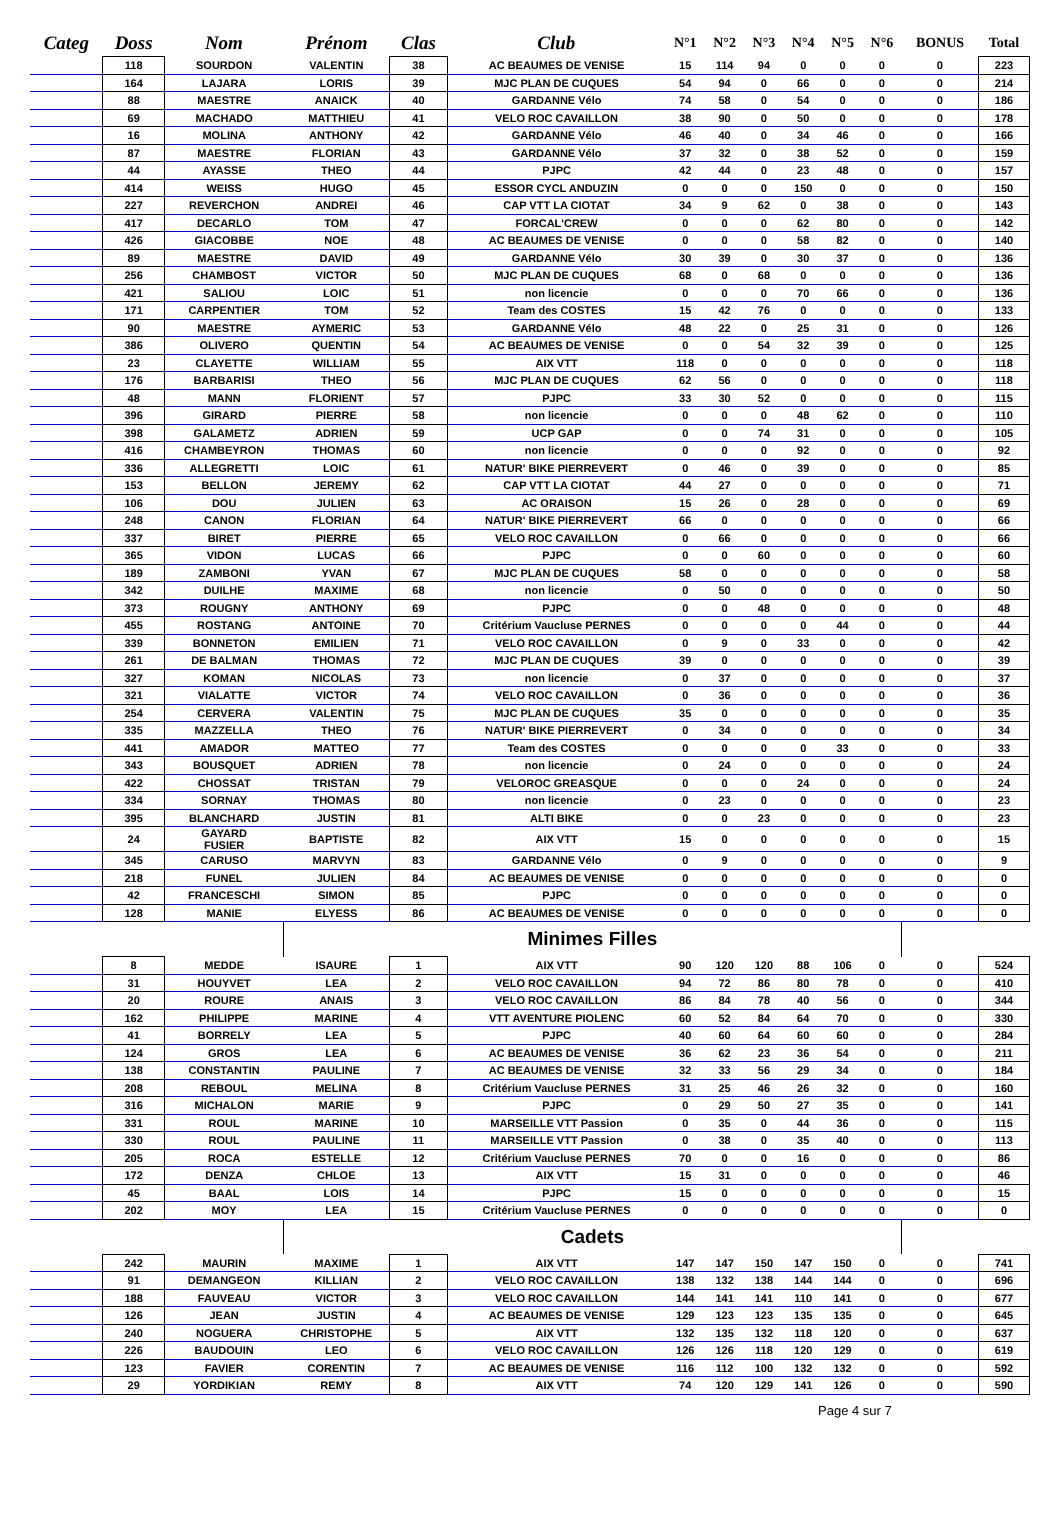| Categ | Doss | Nom | Prénom | Clas | Club | N°1 | N°2 | N°3 | N°4 | N°5 | N°6 | BONUS | Total |
| --- | --- | --- | --- | --- | --- | --- | --- | --- | --- | --- | --- | --- | --- |
| | 118 | SOURDON | VALENTIN | 38 | AC BEAUMES DE VENISE | 15 | 114 | 94 | 0 | 0 | 0 | 0 | 223 |
| | 164 | LAJARA | LORIS | 39 | MJC PLAN DE CUQUES | 54 | 94 | 0 | 66 | 0 | 0 | 0 | 214 |
| | 88 | MAESTRE | ANAICK | 40 | GARDANNE Vélo | 74 | 58 | 0 | 54 | 0 | 0 | 0 | 186 |
| | 69 | MACHADO | MATTHIEU | 41 | VELO ROC CAVAILLON | 38 | 90 | 0 | 50 | 0 | 0 | 0 | 178 |
| | 16 | MOLINA | ANTHONY | 42 | GARDANNE Vélo | 46 | 40 | 0 | 34 | 46 | 0 | 0 | 166 |
| | 87 | MAESTRE | FLORIAN | 43 | GARDANNE Vélo | 37 | 32 | 0 | 38 | 52 | 0 | 0 | 159 |
| | 44 | AYASSE | THEO | 44 | PJPC | 42 | 44 | 0 | 23 | 48 | 0 | 0 | 157 |
| | 414 | WEISS | HUGO | 45 | ESSOR CYCL ANDUZIN | 0 | 0 | 0 | 150 | 0 | 0 | 0 | 150 |
| | 227 | REVERCHON | ANDREI | 46 | CAP VTT LA CIOTAT | 34 | 9 | 62 | 0 | 38 | 0 | 0 | 143 |
| | 417 | DECARLO | TOM | 47 | FORCAL'CREW | 0 | 0 | 0 | 62 | 80 | 0 | 0 | 142 |
| | 426 | GIACOBBE | NOE | 48 | AC BEAUMES DE VENISE | 0 | 0 | 0 | 58 | 82 | 0 | 0 | 140 |
| | 89 | MAESTRE | DAVID | 49 | GARDANNE Vélo | 30 | 39 | 0 | 30 | 37 | 0 | 0 | 136 |
| | 256 | CHAMBOST | VICTOR | 50 | MJC PLAN DE CUQUES | 68 | 0 | 68 | 0 | 0 | 0 | 0 | 136 |
| | 421 | SALIOU | LOIC | 51 | non licencie | 0 | 0 | 0 | 70 | 66 | 0 | 0 | 136 |
| | 171 | CARPENTIER | TOM | 52 | Team des COSTES | 15 | 42 | 76 | 0 | 0 | 0 | 0 | 133 |
| | 90 | MAESTRE | AYMERIC | 53 | GARDANNE Vélo | 48 | 22 | 0 | 25 | 31 | 0 | 0 | 126 |
| | 386 | OLIVERO | QUENTIN | 54 | AC BEAUMES DE VENISE | 0 | 0 | 54 | 32 | 39 | 0 | 0 | 125 |
| | 23 | CLAYETTE | WILLIAM | 55 | AIX VTT | 118 | 0 | 0 | 0 | 0 | 0 | 0 | 118 |
| | 176 | BARBARISI | THEO | 56 | MJC PLAN DE CUQUES | 62 | 56 | 0 | 0 | 0 | 0 | 0 | 118 |
| | 48 | MANN | FLORIENT | 57 | PJPC | 33 | 30 | 52 | 0 | 0 | 0 | 0 | 115 |
| | 396 | GIRARD | PIERRE | 58 | non licencie | 0 | 0 | 0 | 48 | 62 | 0 | 0 | 110 |
| | 398 | GALAMETZ | ADRIEN | 59 | UCP GAP | 0 | 0 | 74 | 31 | 0 | 0 | 0 | 105 |
| | 416 | CHAMBEYRON | THOMAS | 60 | non licencie | 0 | 0 | 0 | 92 | 0 | 0 | 0 | 92 |
| | 336 | ALLEGRETTI | LOIC | 61 | NATUR' BIKE PIERREVERT | 0 | 46 | 0 | 39 | 0 | 0 | 0 | 85 |
| | 153 | BELLON | JEREMY | 62 | CAP VTT LA CIOTAT | 44 | 27 | 0 | 0 | 0 | 0 | 0 | 71 |
| | 106 | DOU | JULIEN | 63 | AC ORAISON | 15 | 26 | 0 | 28 | 0 | 0 | 0 | 69 |
| | 248 | CANON | FLORIAN | 64 | NATUR' BIKE PIERREVERT | 66 | 0 | 0 | 0 | 0 | 0 | 0 | 66 |
| | 337 | BIRET | PIERRE | 65 | VELO ROC CAVAILLON | 0 | 66 | 0 | 0 | 0 | 0 | 0 | 66 |
| | 365 | VIDON | LUCAS | 66 | PJPC | 0 | 0 | 60 | 0 | 0 | 0 | 0 | 60 |
| | 189 | ZAMBONI | YVAN | 67 | MJC PLAN DE CUQUES | 58 | 0 | 0 | 0 | 0 | 0 | 0 | 58 |
| | 342 | DUILHE | MAXIME | 68 | non licencie | 0 | 50 | 0 | 0 | 0 | 0 | 0 | 50 |
| | 373 | ROUGNY | ANTHONY | 69 | PJPC | 0 | 0 | 48 | 0 | 0 | 0 | 0 | 48 |
| | 455 | ROSTANG | ANTOINE | 70 | Critérium Vaucluse PERNES | 0 | 0 | 0 | 0 | 44 | 0 | 0 | 44 |
| | 339 | BONNETON | EMILIEN | 71 | VELO ROC CAVAILLON | 0 | 9 | 0 | 33 | 0 | 0 | 0 | 42 |
| | 261 | DE BALMAN | THOMAS | 72 | MJC PLAN DE CUQUES | 39 | 0 | 0 | 0 | 0 | 0 | 0 | 39 |
| | 327 | KOMAN | NICOLAS | 73 | non licencie | 0 | 37 | 0 | 0 | 0 | 0 | 0 | 37 |
| | 321 | VIALATTE | VICTOR | 74 | VELO ROC CAVAILLON | 0 | 36 | 0 | 0 | 0 | 0 | 0 | 36 |
| | 254 | CERVERA | VALENTIN | 75 | MJC PLAN DE CUQUES | 35 | 0 | 0 | 0 | 0 | 0 | 0 | 35 |
| | 335 | MAZZELLA | THEO | 76 | NATUR' BIKE PIERREVERT | 0 | 34 | 0 | 0 | 0 | 0 | 0 | 34 |
| | 441 | AMADOR | MATTEO | 77 | Team des COSTES | 0 | 0 | 0 | 0 | 33 | 0 | 0 | 33 |
| | 343 | BOUSQUET | ADRIEN | 78 | non licencie | 0 | 24 | 0 | 0 | 0 | 0 | 0 | 24 |
| | 422 | CHOSSAT | TRISTAN | 79 | VELOROC GREASQUE | 0 | 0 | 0 | 24 | 0 | 0 | 0 | 24 |
| | 334 | SORNAY | THOMAS | 80 | non licencie | 0 | 23 | 0 | 0 | 0 | 0 | 0 | 23 |
| | 395 | BLANCHARD | JUSTIN | 81 | ALTI BIKE | 0 | 0 | 23 | 0 | 0 | 0 | 0 | 23 |
| | 24 | GAYARD FUSIER | BAPTISTE | 82 | AIX VTT | 15 | 0 | 0 | 0 | 0 | 0 | 0 | 15 |
| | 345 | CARUSO | MARVYN | 83 | GARDANNE Vélo | 0 | 9 | 0 | 0 | 0 | 0 | 0 | 9 |
| | 218 | FUNEL | JULIEN | 84 | AC BEAUMES DE VENISE | 0 | 0 | 0 | 0 | 0 | 0 | 0 | 0 |
| | 42 | FRANCESCHI | SIMON | 85 | PJPC | 0 | 0 | 0 | 0 | 0 | 0 | 0 | 0 |
| | 128 | MANIE | ELYESS | 86 | AC BEAUMES DE VENISE | 0 | 0 | 0 | 0 | 0 | 0 | 0 | 0 |
| | | | Minimes Filles | | | | | | | | | | |
| | 8 | MEDDE | ISAURE | 1 | AIX VTT | 90 | 120 | 120 | 88 | 106 | 0 | 0 | 524 |
| | 31 | HOUYVET | LEA | 2 | VELO ROC CAVAILLON | 94 | 72 | 86 | 80 | 78 | 0 | 0 | 410 |
| | 20 | ROURE | ANAIS | 3 | VELO ROC CAVAILLON | 86 | 84 | 78 | 40 | 56 | 0 | 0 | 344 |
| | 162 | PHILIPPE | MARINE | 4 | VTT AVENTURE PIOLENC | 60 | 52 | 84 | 64 | 70 | 0 | 0 | 330 |
| | 41 | BORRELY | LEA | 5 | PJPC | 40 | 60 | 64 | 60 | 60 | 0 | 0 | 284 |
| | 124 | GROS | LEA | 6 | AC BEAUMES DE VENISE | 36 | 62 | 23 | 36 | 54 | 0 | 0 | 211 |
| | 138 | CONSTANTIN | PAULINE | 7 | AC BEAUMES DE VENISE | 32 | 33 | 56 | 29 | 34 | 0 | 0 | 184 |
| | 208 | REBOUL | MELINA | 8 | Critérium Vaucluse PERNES | 31 | 25 | 46 | 26 | 32 | 0 | 0 | 160 |
| | 316 | MICHALON | MARIE | 9 | PJPC | 0 | 29 | 50 | 27 | 35 | 0 | 0 | 141 |
| | 331 | ROUL | MARINE | 10 | MARSEILLE VTT Passion | 0 | 35 | 0 | 44 | 36 | 0 | 0 | 115 |
| | 330 | ROUL | PAULINE | 11 | MARSEILLE VTT Passion | 0 | 38 | 0 | 35 | 40 | 0 | 0 | 113 |
| | 205 | ROCA | ESTELLE | 12 | Critérium Vaucluse PERNES | 70 | 0 | 0 | 16 | 0 | 0 | 0 | 86 |
| | 172 | DENZA | CHLOE | 13 | AIX VTT | 15 | 31 | 0 | 0 | 0 | 0 | 0 | 46 |
| | 45 | BAAL | LOIS | 14 | PJPC | 15 | 0 | 0 | 0 | 0 | 0 | 0 | 15 |
| | 202 | MOY | LEA | 15 | Critérium Vaucluse PERNES | 0 | 0 | 0 | 0 | 0 | 0 | 0 | 0 |
| | | | Cadets | | | | | | | | | | |
| | 242 | MAURIN | MAXIME | 1 | AIX VTT | 147 | 147 | 150 | 147 | 150 | 0 | 0 | 741 |
| | 91 | DEMANGEON | KILLIAN | 2 | VELO ROC CAVAILLON | 138 | 132 | 138 | 144 | 144 | 0 | 0 | 696 |
| | 188 | FAUVEAU | VICTOR | 3 | VELO ROC CAVAILLON | 144 | 141 | 141 | 110 | 141 | 0 | 0 | 677 |
| | 126 | JEAN | JUSTIN | 4 | AC BEAUMES DE VENISE | 129 | 123 | 123 | 135 | 135 | 0 | 0 | 645 |
| | 240 | NOGUERA | CHRISTOPHE | 5 | AIX VTT | 132 | 135 | 132 | 118 | 120 | 0 | 0 | 637 |
| | 226 | BAUDOUIN | LEO | 6 | VELO ROC CAVAILLON | 126 | 126 | 118 | 120 | 129 | 0 | 0 | 619 |
| | 123 | FAVIER | CORENTIN | 7 | AC BEAUMES DE VENISE | 116 | 112 | 100 | 132 | 132 | 0 | 0 | 592 |
| | 29 | YORDIKIAN | REMY | 8 | AIX VTT | 74 | 120 | 129 | 141 | 126 | 0 | 0 | 590 |
Page 4 sur 7